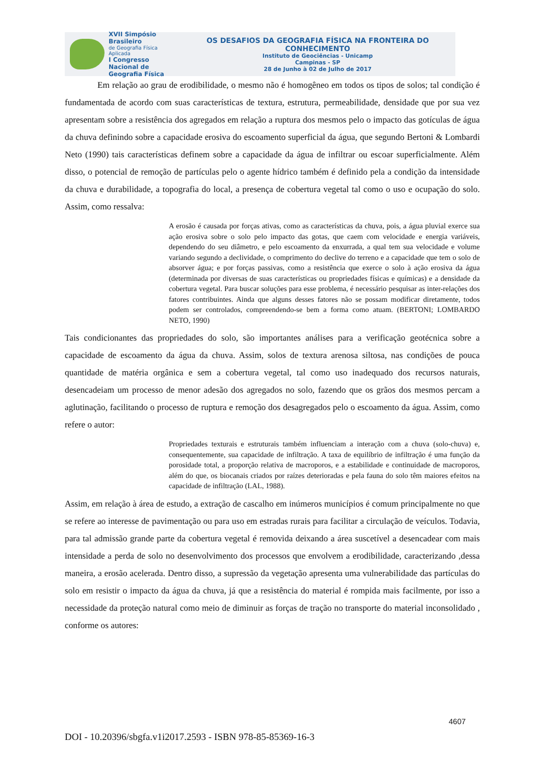XVII Simpósio Brasileiro
de Geografia Física Aplicada
I Congresso Nacional de Geografia Física
OS DESAFIOS DA GEOGRAFIA FÍSICA NA FRONTEIRA DO CONHECIMENTO
Instituto de Geociências - Unicamp
Campinas - SP
28 de Junho à 02 de Julho de 2017
Em relação ao grau de erodibilidade, o mesmo não é homogêneo em todos os tipos de solos; tal condição é fundamentada de acordo com suas características de textura, estrutura, permeabilidade, densidade que por sua vez apresentam sobre a resistência dos agregados em relação a ruptura dos mesmos pelo o impacto das gotículas de água da chuva definindo sobre a capacidade erosiva do escoamento superficial da água, que segundo Bertoni & Lombardi Neto (1990) tais características definem sobre a capacidade da água de infiltrar ou escoar superficialmente. Além disso, o potencial de remoção de partículas pelo o agente hídrico também é definido pela a condição da intensidade da chuva e durabilidade, a topografia do local, a presença de cobertura vegetal tal como o uso e ocupação do solo. Assim, como ressalva:
A erosão é causada por forças ativas, como as características da chuva, pois, a água pluvial exerce sua ação erosiva sobre o solo pelo impacto das gotas, que caem com velocidade e energia variáveis, dependendo do seu diâmetro, e pelo escoamento da enxurrada, a qual tem sua velocidade e volume variando segundo a declividade, o comprimento do declive do terreno e a capacidade que tem o solo de absorver água; e por forças passivas, como a resistência que exerce o solo à ação erosiva da água (determinada por diversas de suas características ou propriedades físicas e químicas) e a densidade da cobertura vegetal. Para buscar soluções para esse problema, é necessário pesquisar as inter-relações dos fatores contribuintes. Ainda que alguns desses fatores não se possam modificar diretamente, todos podem ser controlados, compreendendo-se bem a forma como atuam. (BERTONI; LOMBARDO NETO, 1990)
Tais condicionantes das propriedades do solo, são importantes análises para a verificação geotécnica sobre a capacidade de escoamento da água da chuva. Assim, solos de textura arenosa siltosa, nas condições de pouca quantidade de matéria orgânica e sem a cobertura vegetal, tal como uso inadequado dos recursos naturais, desencadeiam um processo de menor adesão dos agregados no solo, fazendo que os grãos dos mesmos percam a aglutinação, facilitando o processo de ruptura e remoção dos desagregados pelo o escoamento da água. Assim, como refere o autor:
Propriedades texturais e estruturais também influenciam a interação com a chuva (solo-chuva) e, consequentemente, sua capacidade de infiltração. A taxa de equilíbrio de infiltração é uma função da porosidade total, a proporção relativa de macroporos, e a estabilidade e continuidade de macroporos, além do que, os biocanais criados por raízes deterioradas e pela fauna do solo têm maiores efeitos na capacidade de infiltração (LAL, 1988).
Assim, em relação à área de estudo, a extração de cascalho em inúmeros municípios é comum principalmente no que se refere ao interesse de pavimentação ou para uso em estradas rurais para facilitar a circulação de veículos. Todavia, para tal admissão grande parte da cobertura vegetal é removida deixando a área suscetível a desencadear com mais intensidade a perda de solo no desenvolvimento dos processos que envolvem a erodibilidade, caracterizando ,dessa maneira, a erosão acelerada. Dentro disso, a supressão da vegetação apresenta uma vulnerabilidade das partículas do solo em resistir o impacto da água da chuva, já que a resistência do material é rompida mais facilmente, por isso a necessidade da proteção natural como meio de diminuir as forças de tração no transporte do material inconsolidado , conforme os autores:
4607
DOI - 10.20396/sbgfa.v1i2017.2593 - ISBN 978-85-85369-16-3